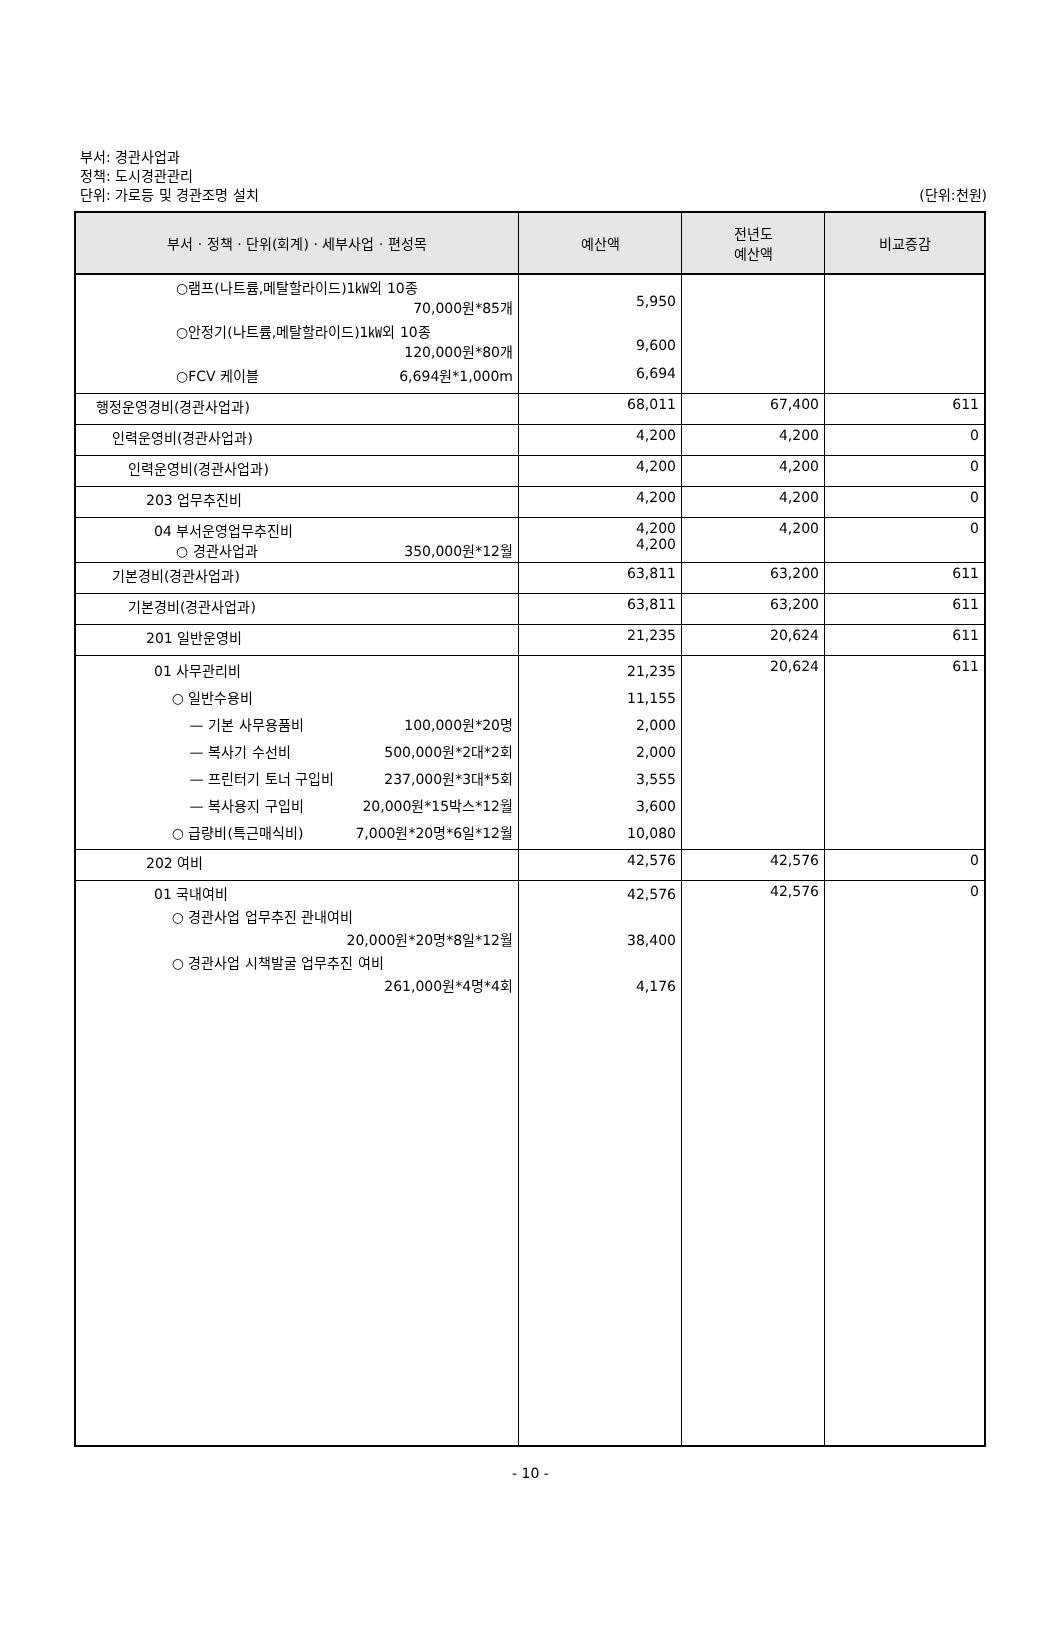부서: 경관사업과
정책: 도시경관관리
단위: 가로등 및 경관조명 설치
(단위:천원)
| 부서 · 정책 · 단위(회계) · 세부사업 · 편성목 | 예산액 | 전년도 예산액 | 비교증감 |
| --- | --- | --- | --- |
| ○램프(나트륨,메탈할라이드)1㎾외 10종 70,000원*85개 | 5,950 | | |
| ○안정기(나트륨,메탈할라이드)1㎾외 10종 120,000원*80개 | 9,600 | | |
| ○FCV 케이블 6,694원*1,000m | 6,694 | | |
| 행정운영경비(경관사업과) | 68,011 | 67,400 | 611 |
| 인력운영비(경관사업과) | 4,200 | 4,200 | 0 |
| 인력운영비(경관사업과) | 4,200 | 4,200 | 0 |
| 203 업무추진비 | 4,200 | 4,200 | 0 |
| 04 부서운영업무추진비 ○ 경관사업과 350,000원*12월 | 4,200 4,200 | 4,200 | 0 |
| 기본경비(경관사업과) | 63,811 | 63,200 | 611 |
| 기본경비(경관사업과) | 63,811 | 63,200 | 611 |
| 201 일반운영비 | 21,235 | 20,624 | 611 |
| 01 사무관리비 ○ 일반수용비 — 기본 사무용품비 100,000원*20명 — 복사기 수선비 500,000원*2대*2회 — 프린터기 토너 구입비 237,000원*3대*5회 — 복사용지 구입비 20,000원*15박스*12월 ○ 급량비(특근매식비) 7,000원*20명*6일*12월 | 21,235 11,155 2,000 2,000 3,555 3,600 10,080 | 20,624 | 611 |
| 202 여비 | 42,576 | 42,576 | 0 |
| 01 국내여비 ○ 경관사업 업무추진 관내여비 20,000원*20명*8일*12월 ○ 경관사업 시책발굴 업무추진 여비 261,000원*4명*4회 | 42,576 38,400 4,176 | 42,576 | 0 |
- 10 -